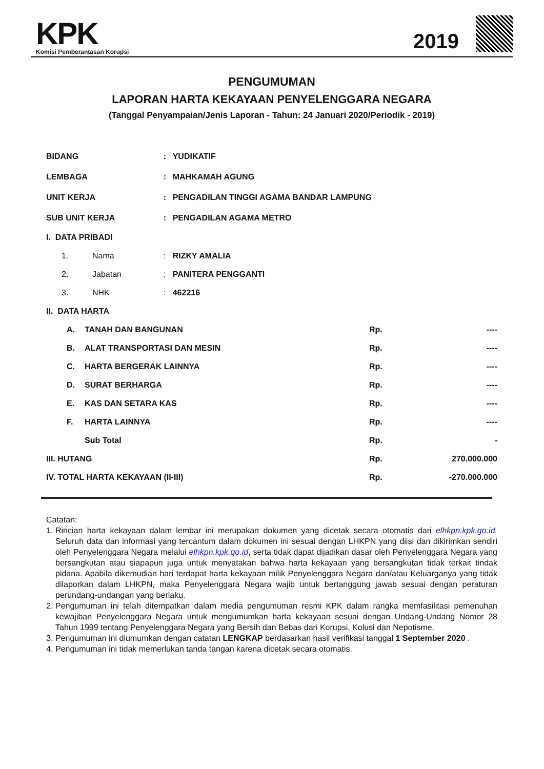KPK
Komisi Pemberantasan Korupsi
2019
PENGUMUMAN
LAPORAN HARTA KEKAYAAN PENYELENGGARA NEGARA
(Tanggal Penyampaian/Jenis Laporan - Tahun: 24 Januari 2020/Periodik - 2019)
| BIDANG | | : | YUDIKATIF |
| LEMBAGA | | : | MAHKAMAH AGUNG |
| UNIT KERJA | | : | PENGADILAN TINGGI AGAMA BANDAR LAMPUNG |
| SUB UNIT KERJA | | : | PENGADILAN AGAMA METRO |
| I. DATA PRIBADI | | | |
| 1. | Nama | : | RIZKY AMALIA |
| 2. | Jabatan | : | PANITERA PENGGANTI |
| 3. | NHK | : | 462216 |
| II. DATA HARTA | | | |
| A. | TANAH DAN BANGUNAN | Rp. | ---- |
| B. | ALAT TRANSPORTASI DAN MESIN | Rp. | ---- |
| C. | HARTA BERGERAK LAINNYA | Rp. | ---- |
| D. | SURAT BERHARGA | Rp. | ---- |
| E. | KAS DAN SETARA KAS | Rp. | ---- |
| F. | HARTA LAINNYA | Rp. | ---- |
| | Sub Total | Rp. | - |
| III. HUTANG | | Rp. | 270.000.000 |
| IV. TOTAL HARTA KEKAYAAN (II-III) | | Rp. | -270.000.000 |
Catatan:
1. Rincian harta kekayaan dalam lembar ini merupakan dokumen yang dicetak secara otomatis dari elhkpn.kpk.go.id. Seluruh data dan informasi yang tercantum dalam dokumen ini sesuai dengan LHKPN yang diisi dan dikirimkan sendiri oleh Penyelenggara Negara melalui elhkpn.kpk.go.id, serta tidak dapat dijadikan dasar oleh Penyelenggara Negara yang bersangkutan atau siapapun juga untuk menyatakan bahwa harta kekayaan yang bersangkutan tidak terkait tindak pidana. Apabila dikemudian hari terdapat harta kekayaan milik Penyelenggara Negara dan/atau Keluarganya yang tidak dilaporkan dalam LHKPN, maka Penyelenggara Negara wajib untuk bertanggung jawab sesuai dengan peraturan perundang-undangan yang berlaku.
2. Pengumuman ini telah ditempatkan dalam media pengumuman resmi KPK dalam rangka memfasilitasi pemenuhan kewajiban Penyelenggara Negara untuk mengumumkan harta kekayaan sesuai dengan Undang-Undang Nomor 28 Tahun 1999 tentang Penyelenggara Negara yang Bersih dan Bebas dari Korupsi, Kolusi dan Nepotisme.
3. Pengumuman ini diumumkan dengan catatan LENGKAP berdasarkan hasil verifikasi tanggal 1 September 2020 .
4. Pengumuman ini tidak memerlukan tanda tangan karena dicetak secara otomatis.